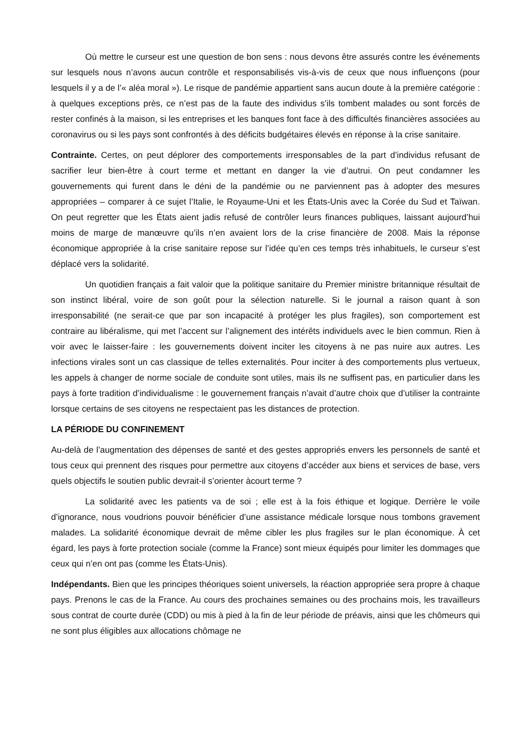Où mettre le curseur est une question de bon sens : nous devons être assurés contre les événements sur lesquels nous n’avons aucun contrôle et responsabilisés vis-à-vis de ceux que nous influençons (pour lesquels il y a de l’« aléa moral »). Le risque de pandémie appartient sans aucun doute à la première catégorie : à quelques exceptions près, ce n’est pas de la faute des individus s’ils tombent malades ou sont forcés de rester confinés à la maison, si les entreprises et les banques font face à des difficultés financières associées au coronavirus ou si les pays sont confrontés à des déficits budgétaires élevés en réponse à la crise sanitaire.
Contrainte. Certes, on peut déplorer des comportements irresponsables de la part d’individus refusant de sacrifier leur bien-être à court terme et mettant en danger la vie d’autrui. On peut condamner les gouvernements qui furent dans le déni de la pandémie ou ne parviennent pas à adopter des mesures appropriées – comparer à ce sujet l’Italie, le Royaume-Uni et les États-Unis avec la Corée du Sud et Taïwan. On peut regretter que les États aient jadis refusé de contrôler leurs finances publiques, laissant aujourd’hui moins de marge de manœuvre qu’ils n’en avaient lors de la crise financière de 2008. Mais la réponse économique appropriée à la crise sanitaire repose sur l’idée qu’en ces temps très inhabituels, le curseur s’est déplacé vers la solidarité.
Un quotidien français a fait valoir que la politique sanitaire du Premier ministre britannique résultait de son instinct libéral, voire de son goût pour la sélection naturelle. Si le journal a raison quant à son irresponsabilité (ne serait-ce que par son incapacité à protéger les plus fragiles), son comportement est contraire au libéralisme, qui met l’accent sur l’alignement des intérêts individuels avec le bien commun. Rien à voir avec le laisser-faire : les gouvernements doivent inciter les citoyens à ne pas nuire aux autres. Les infections virales sont un cas classique de telles externalités. Pour inciter à des comportements plus vertueux, les appels à changer de norme sociale de conduite sont utiles, mais ils ne suffisent pas, en particulier dans les pays à forte tradition d’individualisme : le gouvernement français n’avait d’autre choix que d’utiliser la contrainte lorsque certains de ses citoyens ne respectaient pas les distances de protection.
LA PÉRIODE DU CONFINEMENT
Au-delà de l’augmentation des dépenses de santé et des gestes appropriés envers les personnels de santé et tous ceux qui prennent des risques pour permettre aux citoyens d’accéder aux biens et services de base, vers quels objectifs le soutien public devrait-il s’orienter àcourt terme ?
La solidarité avec les patients va de soi ; elle est à la fois éthique et logique. Derrière le voile d’ignorance, nous voudrions pouvoir bénéficier d’une assistance médicale lorsque nous tombons gravement malades. La solidarité économique devrait de même cibler les plus fragiles sur le plan économique. À cet égard, les pays à forte protection sociale (comme la France) sont mieux équipés pour limiter les dommages que ceux qui n’en ont pas (comme les États-Unis).
Indépendants. Bien que les principes théoriques soient universels, la réaction appropriée sera propre à chaque pays. Prenons le cas de la France. Au cours des prochaines semaines ou des prochains mois, les travailleurs sous contrat de courte durée (CDD) ou mis à pied à la fin de leur période de préavis, ainsi que les chômeurs qui ne sont plus éligibles aux allocations chômage ne